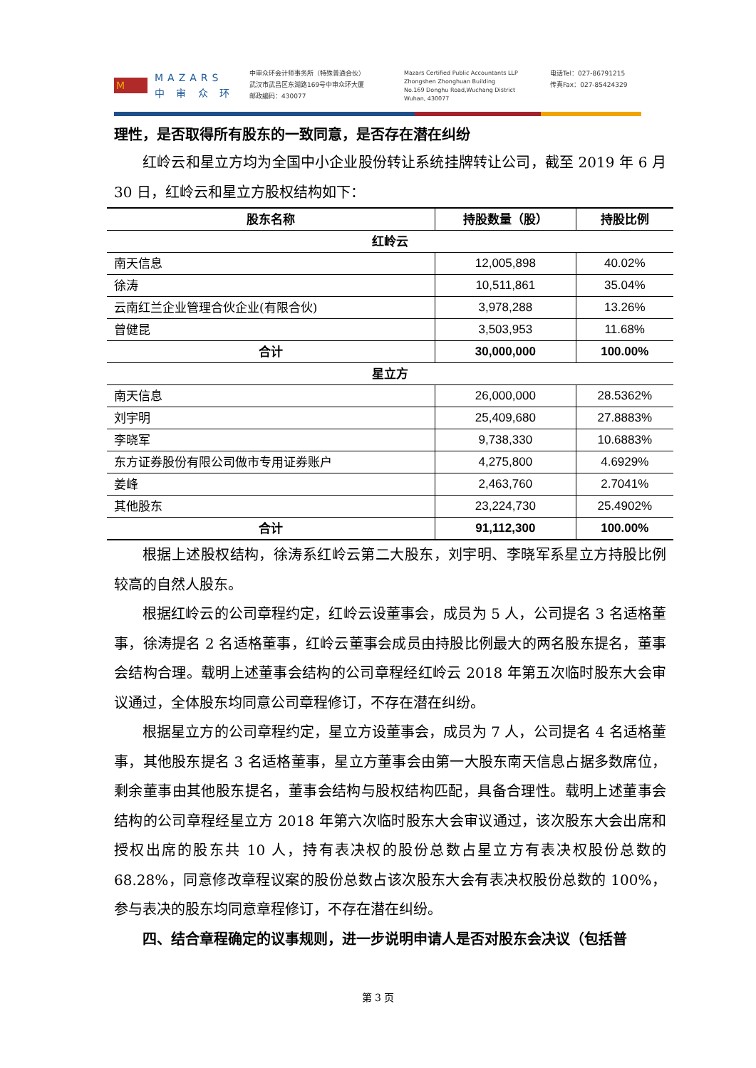M
MAZARS
中 审 众 环
中审众环会计师事务所（特殊普通合伙）
武汉市武昌区东湖路169号中审众环大厦
邮政编码：430077
Mazars Certified Public Accountants LLP
Zhongshen Zhonghuan Building
No.169 Donghu Road,Wuchang District
Wuhan, 430077
电话Tel：027-86791215
传真Fax：027-85424329
理性，是否取得所有股东的一致同意，是否存在潜在纠纷
红岭云和星立方均为全国中小企业股份转让系统挂牌转让公司，截至 2019 年 6 月 30 日，红岭云和星立方股权结构如下：
| 股东名称 | 持股数量（股） | 持股比例 |
| --- | --- | --- |
| 红岭云 | | |
| 南天信息 | 12,005,898 | 40.02% |
| 徐涛 | 10,511,861 | 35.04% |
| 云南红兰企业管理合伙企业(有限合伙) | 3,978,288 | 13.26% |
| 曾健昆 | 3,503,953 | 11.68% |
| 合计 | 30,000,000 | 100.00% |
| 星立方 | | |
| 南天信息 | 26,000,000 | 28.5362% |
| 刘宇明 | 25,409,680 | 27.8883% |
| 李晓军 | 9,738,330 | 10.6883% |
| 东方证券股份有限公司做市专用证券账户 | 4,275,800 | 4.6929% |
| 姜峰 | 2,463,760 | 2.7041% |
| 其他股东 | 23,224,730 | 25.4902% |
| 合计 | 91,112,300 | 100.00% |
根据上述股权结构，徐涛系红岭云第二大股东，刘宇明、李晓军系星立方持股比例较高的自然人股东。
根据红岭云的公司章程约定，红岭云设董事会，成员为 5 人，公司提名 3 名适格董事，徐涛提名 2 名适格董事，红岭云董事会成员由持股比例最大的两名股东提名，董事会结构合理。载明上述董事会结构的公司章程经红岭云 2018 年第五次临时股东大会审议通过，全体股东均同意公司章程修订，不存在潜在纠纷。
根据星立方的公司章程约定，星立方设董事会，成员为 7 人，公司提名 4 名适格董事，其他股东提名 3 名适格董事，星立方董事会由第一大股东南天信息占据多数席位，剩余董事由其他股东提名，董事会结构与股权结构匹配，具备合理性。载明上述董事会结构的公司章程经星立方 2018 年第六次临时股东大会审议通过，该次股东大会出席和授权出席的股东共 10 人，持有表决权的股份总数占星立方有表决权股份总数的 68.28%，同意修改章程议案的股份总数占该次股东大会有表决权股份总数的 100%，参与表决的股东均同意章程修订，不存在潜在纠纷。
四、结合章程确定的议事规则，进一步说明申请人是否对股东会决议（包括普
第 3 页